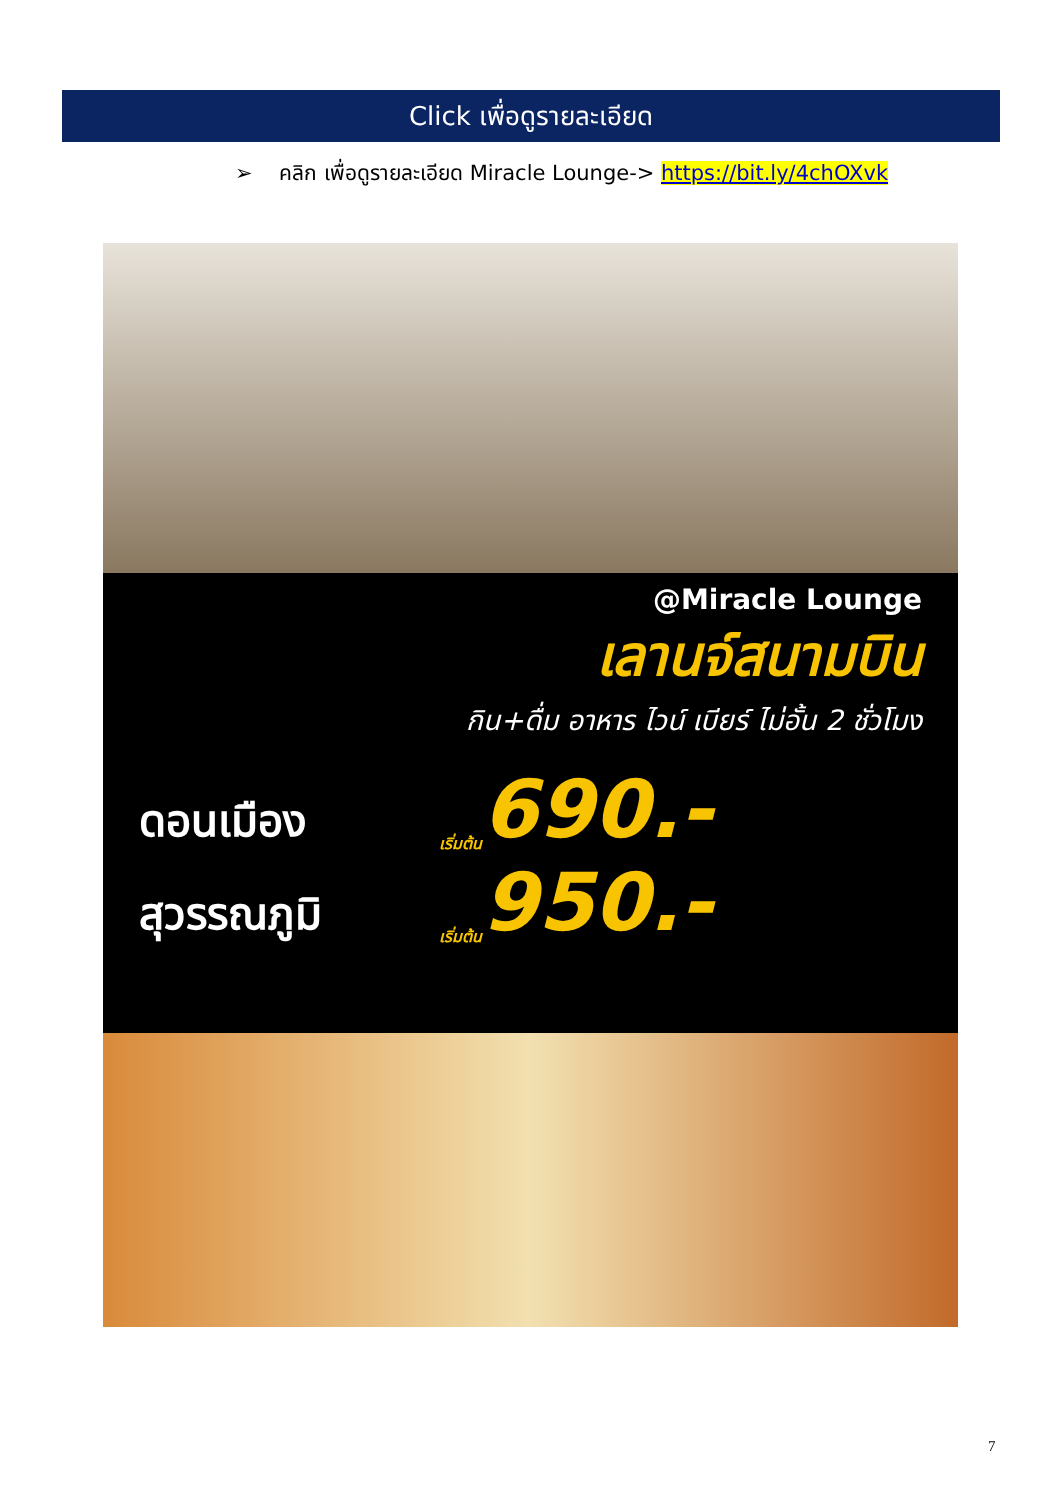Click เพื่อดูรายละเอียด
➢ คลิก เพื่อดูรายละเอียด Miracle Lounge-> https://bit.ly/4chOXvk
@Miracle Lounge
เลานจ์สนามบิน
กิน+ดื่ม อาหาร ไวน์ เบียร์ ไม่อั้น 2 ชั่วโมง
ดอนเมือง เริ่มต้น 690.-
สุวรรณภูมิ เริ่มต้น 950.-
7